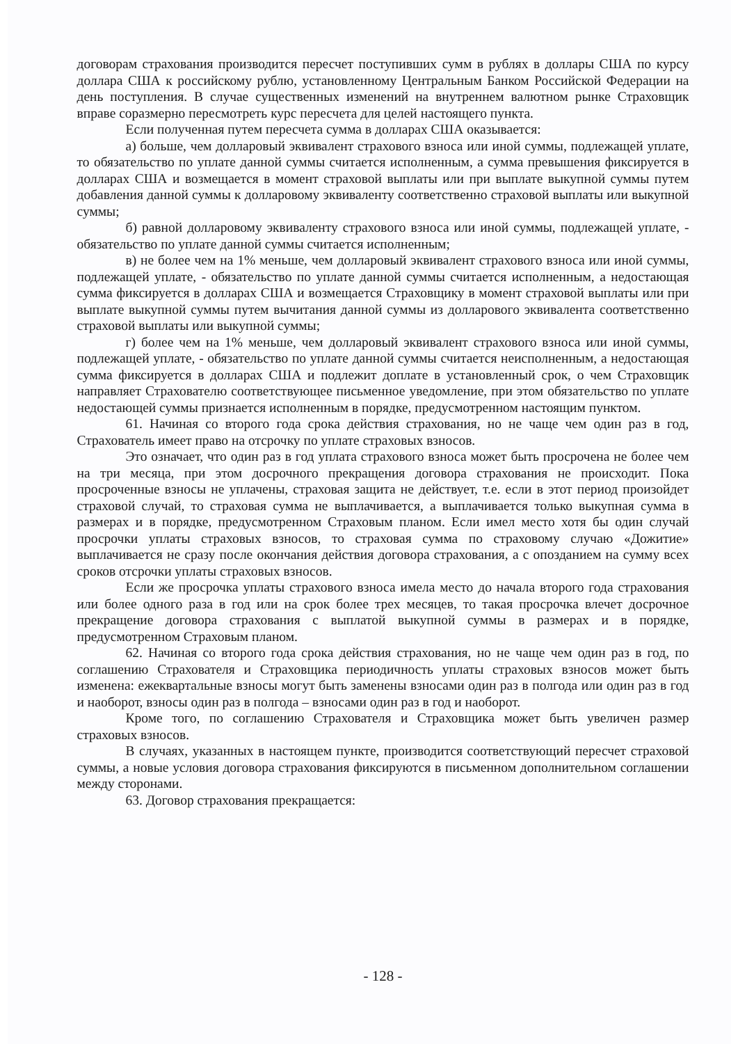договорам страхования производится пересчет поступивших сумм в рублях в доллары США по курсу доллара США к российскому рублю, установленному Центральным Банком Российской Федерации на день поступления. В случае существенных изменений на внутреннем валютном рынке Страховщик вправе соразмерно пересмотреть курс пересчета для целей настоящего пункта.
Если полученная путем пересчета сумма в долларах США оказывается:
а) больше, чем долларовый эквивалент страхового взноса или иной суммы, подлежащей уплате, то обязательство по уплате данной суммы считается исполненным, а сумма превышения фиксируется в долларах США и возмещается в момент страховой выплаты или при выплате выкупной суммы путем добавления данной суммы к долларовому эквиваленту соответственно страховой выплаты или выкупной суммы;
б) равной долларовому эквиваленту страхового взноса или иной суммы, подлежащей уплате, - обязательство по уплате данной суммы считается исполненным;
в) не более чем на 1% меньше, чем долларовый эквивалент страхового взноса или иной суммы, подлежащей уплате, - обязательство по уплате данной суммы считается исполненным, а недостающая сумма фиксируется в долларах США и возмещается Страховщику в момент страховой выплаты или при выплате выкупной суммы путем вычитания данной суммы из долларового эквивалента соответственно страховой выплаты или выкупной суммы;
г) более чем на 1% меньше, чем долларовый эквивалент страхового взноса или иной суммы, подлежащей уплате, - обязательство по уплате данной суммы считается неисполненным, а недостающая сумма фиксируется в долларах США и подлежит доплате в установленный срок, о чем Страховщик направляет Страхователю соответствующее письменное уведомление, при этом обязательство по уплате недостающей суммы признается исполненным в порядке, предусмотренном настоящим пунктом.
61. Начиная со второго года срока действия страхования, но не чаще чем один раз в год, Страхователь имеет право на отсрочку по уплате страховых взносов.
Это означает, что один раз в год уплата страхового взноса может быть просрочена не более чем на три месяца, при этом досрочного прекращения договора страхования не происходит. Пока просроченные взносы не уплачены, страховая защита не действует, т.е. если в этот период произойдет страховой случай, то страховая сумма не выплачивается, а выплачивается только выкупная сумма в размерах и в порядке, предусмотренном Страховым планом. Если имел место хотя бы один случай просрочки уплаты страховых взносов, то страховая сумма по страховому случаю «Дожитие» выплачивается не сразу после окончания действия договора страхования, а с опозданием на сумму всех сроков отсрочки уплаты страховых взносов.
Если же просрочка уплаты страхового взноса имела место до начала второго года страхования или более одного раза в год или на срок более трех месяцев, то такая просрочка влечет досрочное прекращение договора страхования с выплатой выкупной суммы в размерах и в порядке, предусмотренном Страховым планом.
62. Начиная со второго года срока действия страхования, но не чаще чем один раз в год, по соглашению Страхователя и Страховщика периодичность уплаты страховых взносов может быть изменена: ежеквартальные взносы могут быть заменены взносами один раз в полгода или один раз в год и наоборот, взносы один раз в полгода – взносами один раз в год и наоборот.
Кроме того, по соглашению Страхователя и Страховщика может быть увеличен размер страховых взносов.
В случаях, указанных в настоящем пункте, производится соответствующий пересчет страховой суммы, а новые условия договора страхования фиксируются в письменном дополнительном соглашении между сторонами.
63. Договор страхования прекращается:
- 128 -